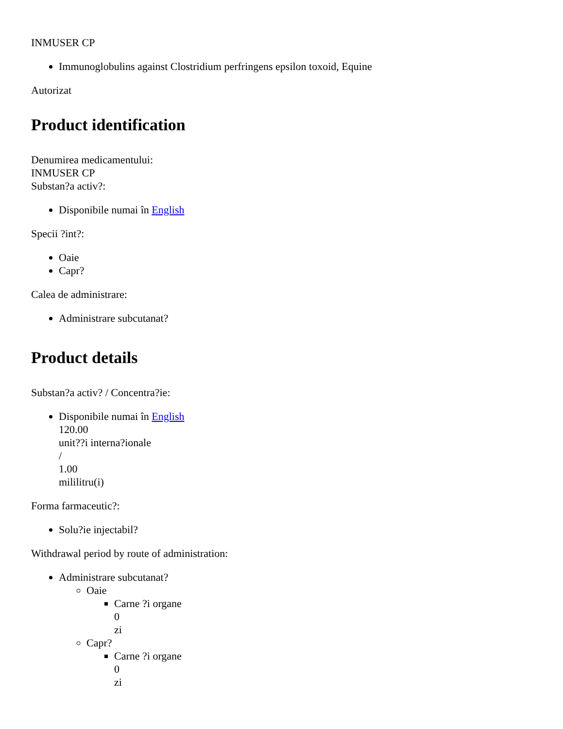INMUSER CP
Immunoglobulins against Clostridium perfringens epsilon toxoid, Equine
Autorizat
Product identification
Denumirea medicamentului:
INMUSER CP
Substan?a activ?:
Disponibile numai în English
Specii ?int?:
Oaie
Capr?
Calea de administrare:
Administrare subcutanat?
Product details
Substan?a activ? / Concentra?ie:
Disponibile numai în English
120.00
unit??i interna?ionale
/
1.00
mililitru(i)
Forma farmaceutic?:
Solu?ie injectabil?
Withdrawal period by route of administration:
Administrare subcutanat?
Oaie
Carne ?i organe
0
zi
Capr?
Carne ?i organe
0
zi